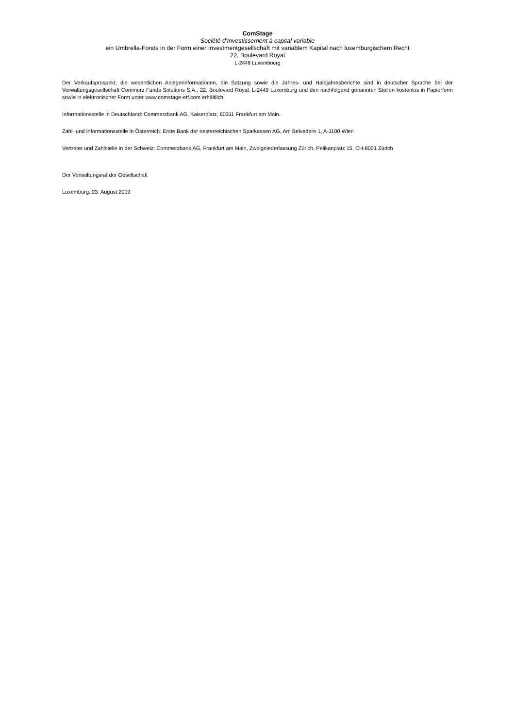ComStage
Société d’Investissement à capital variable
ein Umbrella-Fonds in der Form einer Investmentgesellschaft mit variablem Kapital nach luxemburgischem Recht
22, Boulevard Royal
L-2449 Luxembourg
Der Verkaufsprospekt, die wesentlichen Anlegerinformationen, die Satzung sowie die Jahres- und Halbjahresberichte sind in deutscher Sprache bei der Verwaltungsgesellschaft Commerz Funds Solutions S.A., 22, Boulevard Royal, L-2449 Luxemburg und den nachfolgend genannten Stellen kostenlos in Papierform sowie in elektronischer Form unter www.comstage-etf.com erhältlich.
Informationsstelle in Deutschland: Commerzbank AG, Kaiserplatz, 60311 Frankfurt am Main.
Zahl- und Informationsstelle in Österreich: Erste Bank der oesterreichischen Sparkassen AG, Am Belvedere 1, A-1100 Wien
Vertreter und Zahlstelle in der Schweiz: Commerzbank AG, Frankfurt am Main, Zweigniederlassung Zürich, Pelikanplatz 15, CH-8001 Zürich
Der Verwaltungsrat der Gesellschaft
Luxemburg, 23. August 2019